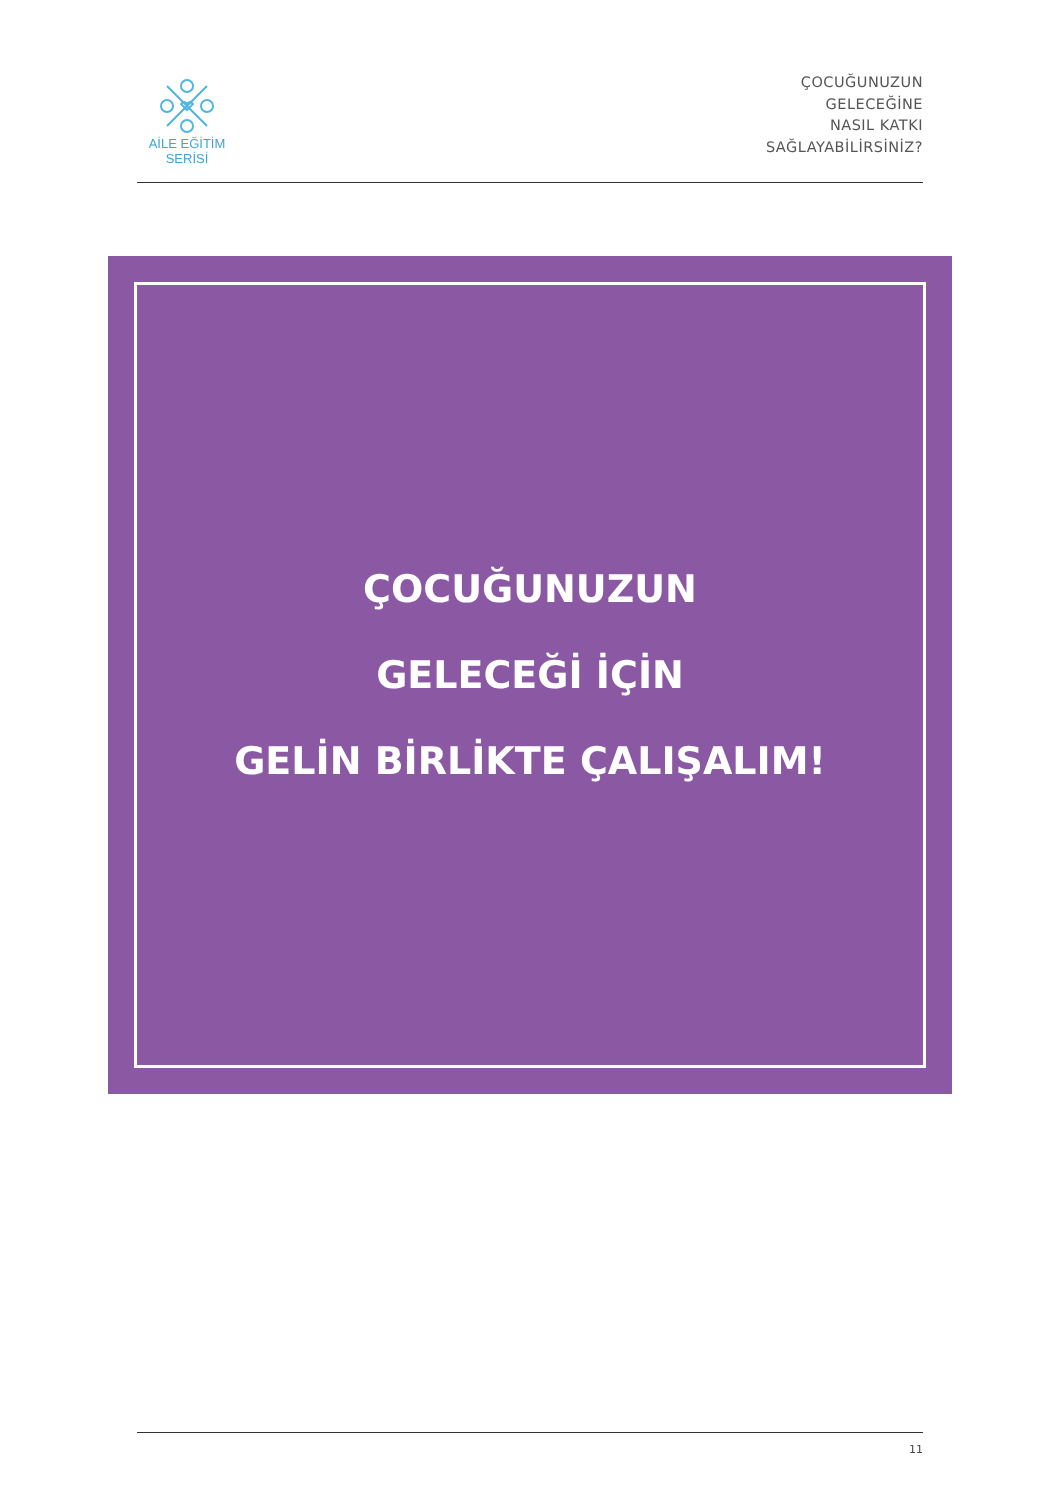AİLE EĞİTİM SERİSİ
ÇOCUĞUNUZUN
GELECEĞİNE
NASIL KATKI
SAĞLAYABİLİRSİNİZ?
ÇOCUĞUNUZUN
GELECEĞİ İÇİN
GELİN BİRLİKTE ÇALIŞALIM!
11